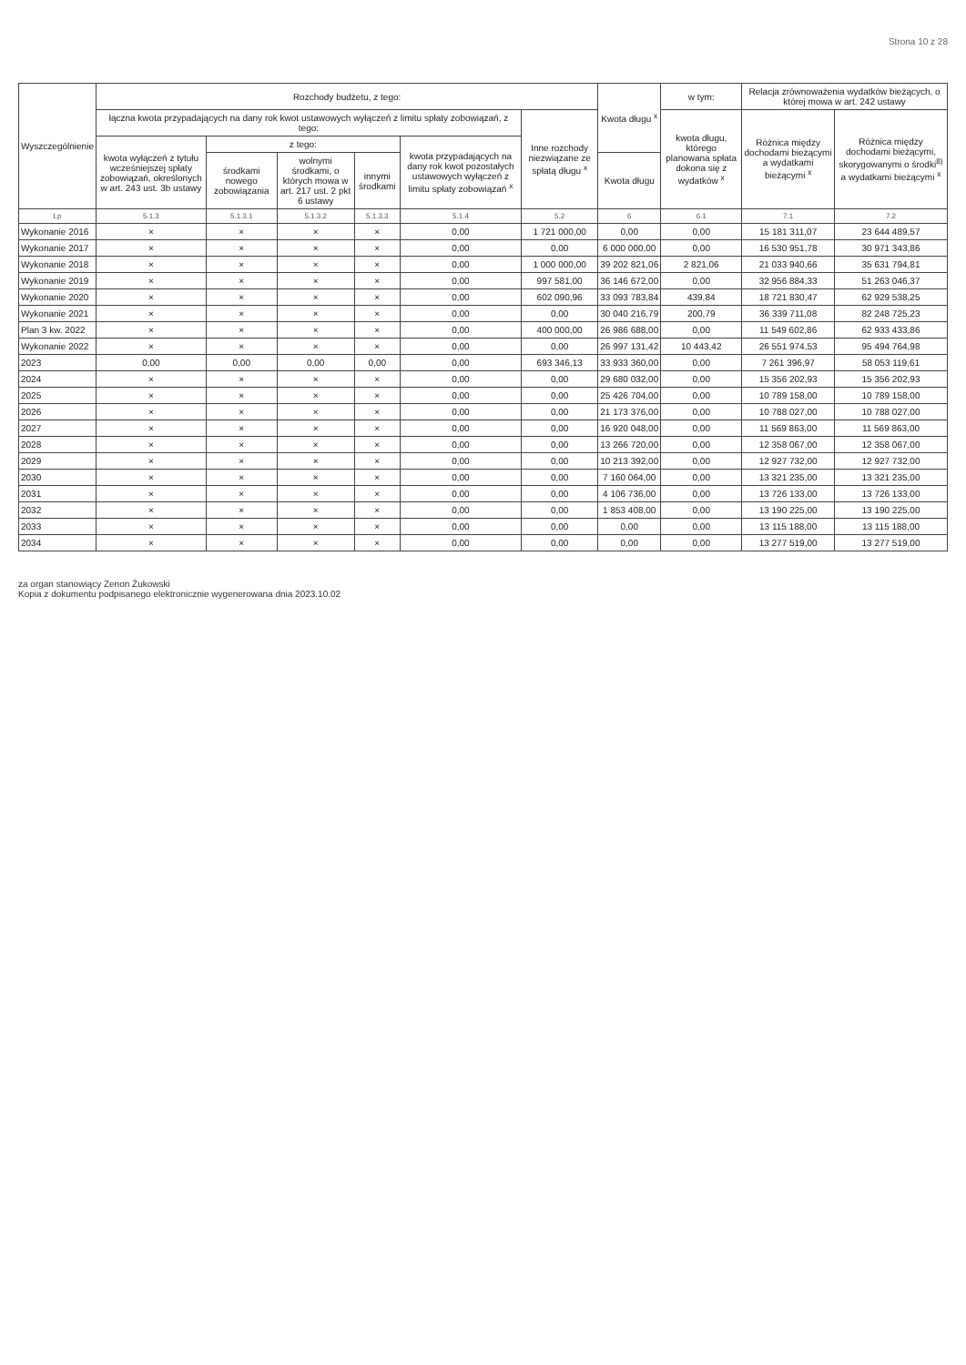Strona 10 z 28
| Wyszczególnienie | Rozchody budżetu, z tego: | | | | | | Kwota długu <sup>x</sup> | w tym: | Relacja zrównoważenia wydatków bieżących, o której mowa w art. 242 ustawy | |
| --- | --- | --- | --- | --- | --- | --- | --- | --- | --- | --- |
| | łączna kwota przypadających na dany rok kwot ustawowych wyłączeń z limitu spłaty zobowiązań, z tego: | | | | | Inne rozchody niezwiązane ze spłatą długu <sup>x</sup> | | kwota długu, którego planowana spłata dokona się z wydatków <sup>x</sup> | Różnica między dochodami bieżącymi a wydatkami bieżącymi <sup>x</sup> | Różnica między dochodami bieżącymi, skorygowanymi o środki<sup>8)</sup> a wydatkami bieżącymi <sup>x</sup> |
| | kwota wyłączeń z tytułu wcześniejszej spłaty zobowiązań, określonych w art. 243 ust. 3b ustawy | z tego: | | | kwota przypadających na dany rok kwot pozostałych ustawowych wyłączeń z limitu spłaty zobowiązań <sup>x</sup> | | | | | |
| | | środkami nowego zobowiązania | wolnymi środkami, o których mowa w art. 217 ust. 2 pkt 6 ustawy | innymi środkami | | | Kwota długu | | | |
| Lp | 5.1.3 | 5.1.3.1 | 5.1.3.2 | 5.1.3.3 | 5.1.4 | 5.2 | 6 | 6.1 | 7.1 | 7.2 |
| Wykonanie 2016 | × | × | × | × | 0,00 | 1 721 000,00 | 0,00 | 0,00 | 15 181 311,07 | 23 644 489,57 |
| Wykonanie 2017 | × | × | × | × | 0,00 | 0,00 | 6 000 000,00 | 0,00 | 16 530 951,78 | 30 971 343,86 |
| Wykonanie 2018 | × | × | × | × | 0,00 | 1 000 000,00 | 39 202 821,06 | 2 821,06 | 21 033 940,66 | 35 631 794,81 |
| Wykonanie 2019 | × | × | × | × | 0,00 | 997 581,00 | 36 146 672,00 | 0,00 | 32 956 884,33 | 51 263 046,37 |
| Wykonanie 2020 | × | × | × | × | 0,00 | 602 090,96 | 33 093 783,84 | 439,84 | 18 721 830,47 | 62 929 538,25 |
| Wykonanie 2021 | × | × | × | × | 0,00 | 0,00 | 30 040 216,79 | 200,79 | 36 339 711,08 | 82 248 725,23 |
| Plan 3 kw. 2022 | × | × | × | × | 0,00 | 400 000,00 | 26 986 688,00 | 0,00 | 11 549 602,86 | 62 933 433,86 |
| Wykonanie 2022 | × | × | × | × | 0,00 | 0,00 | 26 997 131,42 | 10 443,42 | 26 551 974,53 | 95 494 764,98 |
| 2023 | 0,00 | 0,00 | 0,00 | 0,00 | 0,00 | 693 346,13 | 33 933 360,00 | 0,00 | 7 261 396,97 | 58 053 119,61 |
| 2024 | × | × | × | × | 0,00 | 0,00 | 29 680 032,00 | 0,00 | 15 356 202,93 | 15 356 202,93 |
| 2025 | × | × | × | × | 0,00 | 0,00 | 25 426 704,00 | 0,00 | 10 789 158,00 | 10 789 158,00 |
| 2026 | × | × | × | × | 0,00 | 0,00 | 21 173 376,00 | 0,00 | 10 788 027,00 | 10 788 027,00 |
| 2027 | × | × | × | × | 0,00 | 0,00 | 16 920 048,00 | 0,00 | 11 569 863,00 | 11 569 863,00 |
| 2028 | × | × | × | × | 0,00 | 0,00 | 13 266 720,00 | 0,00 | 12 358 067,00 | 12 358 067,00 |
| 2029 | × | × | × | × | 0,00 | 0,00 | 10 213 392,00 | 0,00 | 12 927 732,00 | 12 927 732,00 |
| 2030 | × | × | × | × | 0,00 | 0,00 | 7 160 064,00 | 0,00 | 13 321 235,00 | 13 321 235,00 |
| 2031 | × | × | × | × | 0,00 | 0,00 | 4 106 736,00 | 0,00 | 13 726 133,00 | 13 726 133,00 |
| 2032 | × | × | × | × | 0,00 | 0,00 | 1 853 408,00 | 0,00 | 13 190 225,00 | 13 190 225,00 |
| 2033 | × | × | × | × | 0,00 | 0,00 | 0,00 | 0,00 | 13 115 188,00 | 13 115 188,00 |
| 2034 | × | × | × | × | 0,00 | 0,00 | 0,00 | 0,00 | 13 277 519,00 | 13 277 519,00 |
za organ stanowiący Zenon Żukowski
Kopia z dokumentu podpisanego elektronicznie wygenerowana dnia 2023.10.02